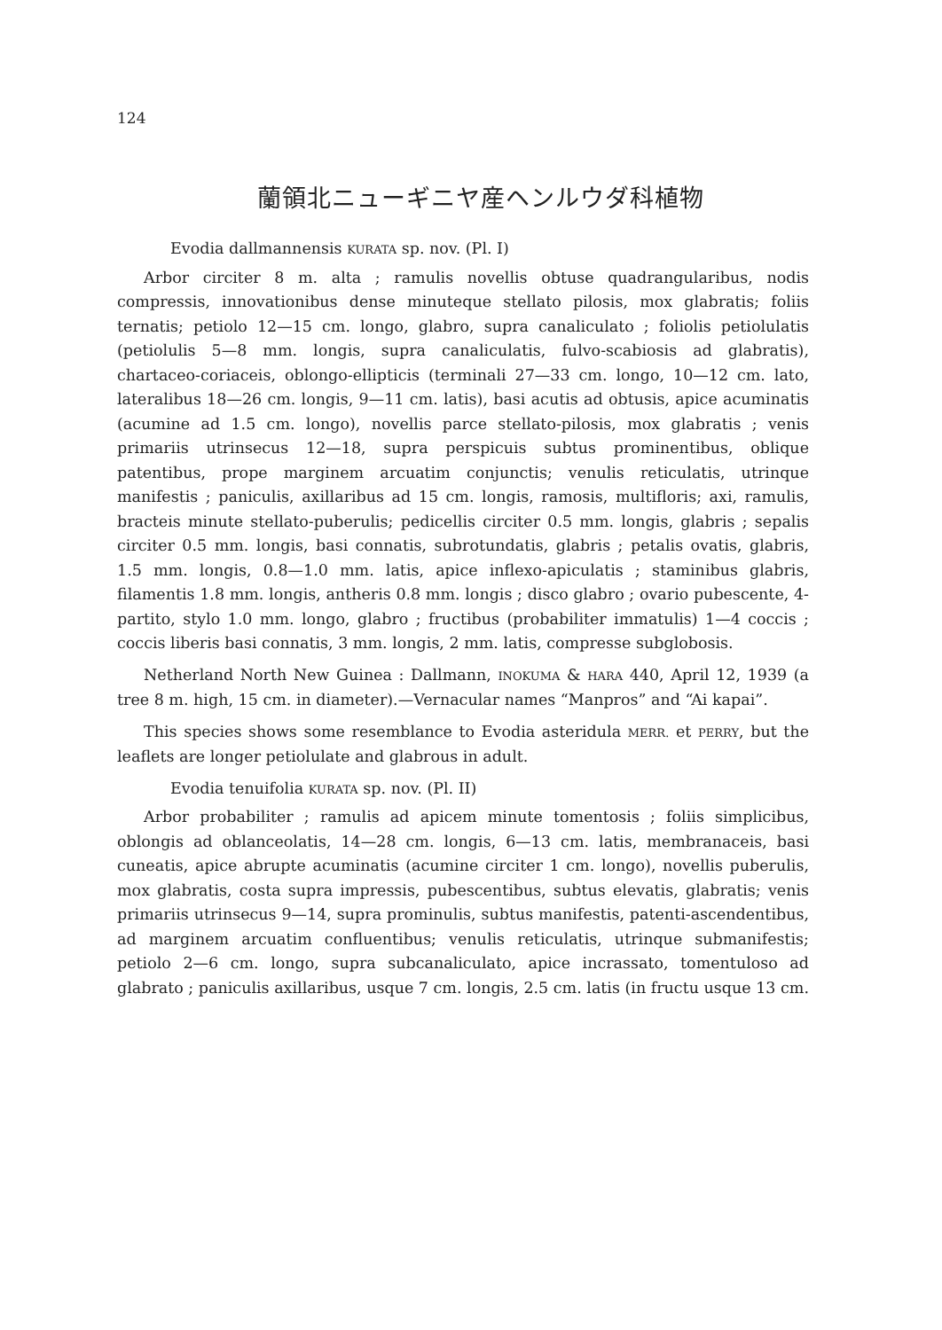124
蘭領北ニューギニヤ産ヘンルウダ科植物
Evodia dallmannensis KURATA sp. nov. (Pl. I)
Arbor circiter 8 m. alta ; ramulis novellis obtuse quadrangularibus, nodis compressis, innovationibus dense minuteque stellato pilosis, mox glabratis; foliis ternatis; petiolo 12—15 cm. longo, glabro, supra canaliculato ; foliolis petiolulatis (petiolulis 5—8 mm. longis, supra canaliculatis, fulvo-scabiosis ad glabratis), chartaceo-coriaceis, oblongo-ellipticis (terminali 27—33 cm. longo, 10—12 cm. lato, lateralibus 18—26 cm. longis, 9—11 cm. latis), basi acutis ad obtusis, apice acuminatis (acumine ad 1.5 cm. longo), novellis parce stellato-pilosis, mox glabratis ; venis primariis utrinsecus 12—18, supra perspicuis subtus prominentibus, oblique patentibus, prope marginem arcuatim conjunctis; venulis reticulatis, utrinque manifestis ; paniculis, axillaribus ad 15 cm. longis, ramosis, multifloris; axi, ramulis, bracteis minute stellato-puberulis; pedicellis circiter 0.5 mm. longis, glabris ; sepalis circiter 0.5 mm. longis, basi connatis, subrotundatis, glabris ; petalis ovatis, glabris, 1.5 mm. longis, 0.8—1.0 mm. latis, apice inflexo-apiculatis ; staminibus glabris, filamentis 1.8 mm. longis, antheris 0.8 mm. longis ; disco glabro ; ovario pubescente, 4-partito, stylo 1.0 mm. longo, glabro ; fructibus (probabiliter immatulis) 1—4 coccis ; coccis liberis basi connatis, 3 mm. longis, 2 mm. latis, compresse subglobosis.
Netherland North New Guinea : Dallmann, INOKUMA & HARA 440, April 12, 1939 (a tree 8 m. high, 15 cm. in diameter).—Vernacular names “Manpros” and “Ai kapai”.
This species shows some resemblance to Evodia asteridula MERR. et PERRY, but the leaflets are longer petiolulate and glabrous in adult.
Evodia tenuifolia KURATA sp. nov. (Pl. II)
Arbor probabiliter ; ramulis ad apicem minute tomentosis ; foliis simplicibus, oblongis ad oblanceolatis, 14—28 cm. longis, 6—13 cm. latis, membranaceis, basi cuneatis, apice abrupte acuminatis (acumine circiter 1 cm. longo), novellis puberulis, mox glabratis, costa supra impressis, pubescentibus, subtus elevatis, glabratis; venis primariis utrinsecus 9—14, supra prominulis, subtus manifestis, patenti-ascendentibus, ad marginem arcuatim confluentibus; venulis reticulatis, utrinque submanifestis; petiolo 2—6 cm. longo, supra subcanaliculato, apice incrassato, tomentuloso ad glabrato ; paniculis axillaribus, usque 7 cm. longis, 2.5 cm. latis (in fructu usque 13 cm.